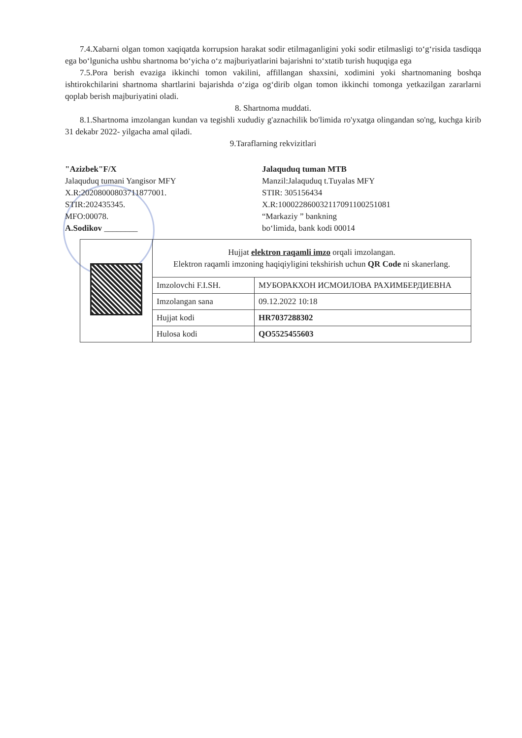7.4.Xabarni olgan tomon xaqiqatda korrupsion harakat sodir etilmaganligini yoki sodir etilmasligi to‘g‘risida tasdiqqa ega bo‘lgunicha ushbu shartnoma bo‘yicha o‘z majburiyatlarini bajarishni to‘xtatib turish huquqiga ega
7.5.Pora berish evaziga ikkinchi tomon vakilini, affillangan shaxsini, xodimini yoki shartnomaning boshqa ishtirokchilarini shartnoma shartlarini bajarishda o‘ziga og‘dirib olgan tomon ikkinchi tomonga yetkazilgan zararlarni qoplab berish majburiyatini oladi.
8. Shartnoma muddati.
8.1.Shartnoma imzolangan kundan va tegishli xududiy g'aznachilik bo'limida ro'yxatga olingandan so'ng, kuchga kirib 31 dekabr 2022- yilgacha amal qiladi.
9.Taraflarning rekvizitlari
"Azizbek"F/X
Jalaquduq tumani Yangisor MFY
X.R:20208000803711877001.
STIR:202435345.
MFO:00078.
A.Sodikov ________
Jalaquduq tuman MTB
Manzil:Jalaquduq t.Tuyalas MFY
STIR: 305156434
X.R:100022860032117091100251081
“Markaziy ” bankning
bo‘limida, bank kodi 00014
| | Hujjat elektron raqamli imzo orqali imzolangan. Elektron raqamli imzoning haqiqiyligini tekshirish uchun QR Code ni skanerlang. | |
| | Imzolovchi F.I.SH. | МУБОРАКХОН ИСМОИЛОВА РАХИМБЕРДИЕВНА |
| | Imzolangan sana | 09.12.2022 10:18 |
| | Hujjat kodi | HR7037288302 |
| | Hulosa kodi | QO5525455603 |